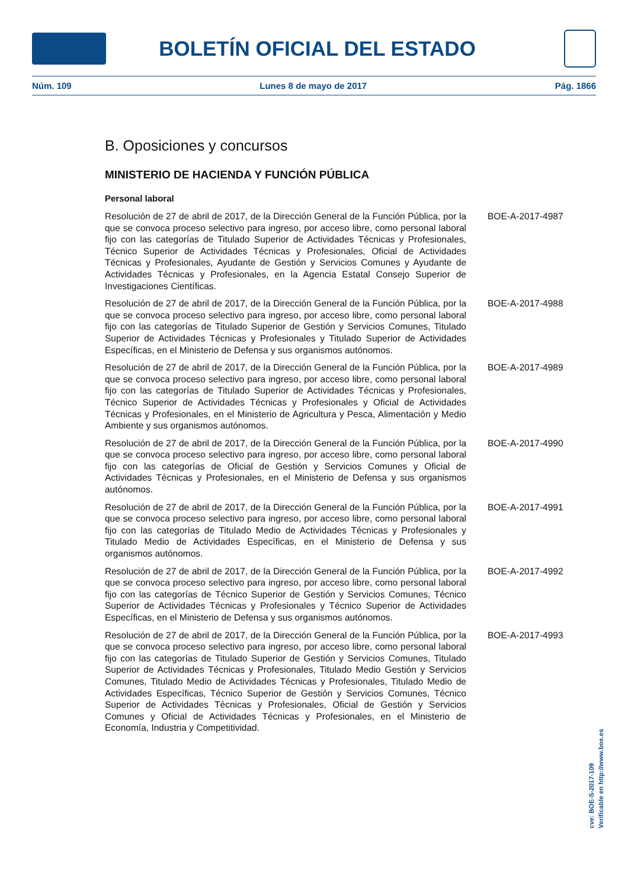BOLETÍN OFICIAL DEL ESTADO
Núm. 109 Lunes 8 de mayo de 2017 Pág. 1866
B. Oposiciones y concursos
MINISTERIO DE HACIENDA Y FUNCIÓN PÚBLICA
Personal laboral
Resolución de 27 de abril de 2017, de la Dirección General de la Función Pública, por la que se convoca proceso selectivo para ingreso, por acceso libre, como personal laboral fijo con las categorías de Titulado Superior de Actividades Técnicas y Profesionales, Técnico Superior de Actividades Técnicas y Profesionales, Oficial de Actividades Técnicas y Profesionales, Ayudante de Gestión y Servicios Comunes y Ayudante de Actividades Técnicas y Profesionales, en la Agencia Estatal Consejo Superior de Investigaciones Científicas.
BOE-A-2017-4987
Resolución de 27 de abril de 2017, de la Dirección General de la Función Pública, por la que se convoca proceso selectivo para ingreso, por acceso libre, como personal laboral fijo con las categorías de Titulado Superior de Gestión y Servicios Comunes, Titulado Superior de Actividades Técnicas y Profesionales y Titulado Superior de Actividades Específicas, en el Ministerio de Defensa y sus organismos autónomos.
BOE-A-2017-4988
Resolución de 27 de abril de 2017, de la Dirección General de la Función Pública, por la que se convoca proceso selectivo para ingreso, por acceso libre, como personal laboral fijo con las categorías de Titulado Superior de Actividades Técnicas y Profesionales, Técnico Superior de Actividades Técnicas y Profesionales y Oficial de Actividades Técnicas y Profesionales, en el Ministerio de Agricultura y Pesca, Alimentación y Medio Ambiente y sus organismos autónomos.
BOE-A-2017-4989
Resolución de 27 de abril de 2017, de la Dirección General de la Función Pública, por la que se convoca proceso selectivo para ingreso, por acceso libre, como personal laboral fijo con las categorías de Oficial de Gestión y Servicios Comunes y Oficial de Actividades Técnicas y Profesionales, en el Ministerio de Defensa y sus organismos autónomos.
BOE-A-2017-4990
Resolución de 27 de abril de 2017, de la Dirección General de la Función Pública, por la que se convoca proceso selectivo para ingreso, por acceso libre, como personal laboral fijo con las categorías de Titulado Medio de Actividades Técnicas y Profesionales y Titulado Medio de Actividades Específicas, en el Ministerio de Defensa y sus organismos autónomos.
BOE-A-2017-4991
Resolución de 27 de abril de 2017, de la Dirección General de la Función Pública, por la que se convoca proceso selectivo para ingreso, por acceso libre, como personal laboral fijo con las categorías de Técnico Superior de Gestión y Servicios Comunes, Técnico Superior de Actividades Técnicas y Profesionales y Técnico Superior de Actividades Específicas, en el Ministerio de Defensa y sus organismos autónomos.
BOE-A-2017-4992
Resolución de 27 de abril de 2017, de la Dirección General de la Función Pública, por la que se convoca proceso selectivo para ingreso, por acceso libre, como personal laboral fijo con las categorías de Titulado Superior de Gestión y Servicios Comunes, Titulado Superior de Actividades Técnicas y Profesionales, Titulado Medio Gestión y Servicios Comunes, Titulado Medio de Actividades Técnicas y Profesionales, Titulado Medio de Actividades Específicas, Técnico Superior de Gestión y Servicios Comunes, Técnico Superior de Actividades Técnicas y Profesionales, Oficial de Gestión y Servicios Comunes y Oficial de Actividades Técnicas y Profesionales, en el Ministerio de Economía, Industria y Competitividad.
BOE-A-2017-4993
cve: BOE-S-2017-109
Verificable en http://www.boe.es